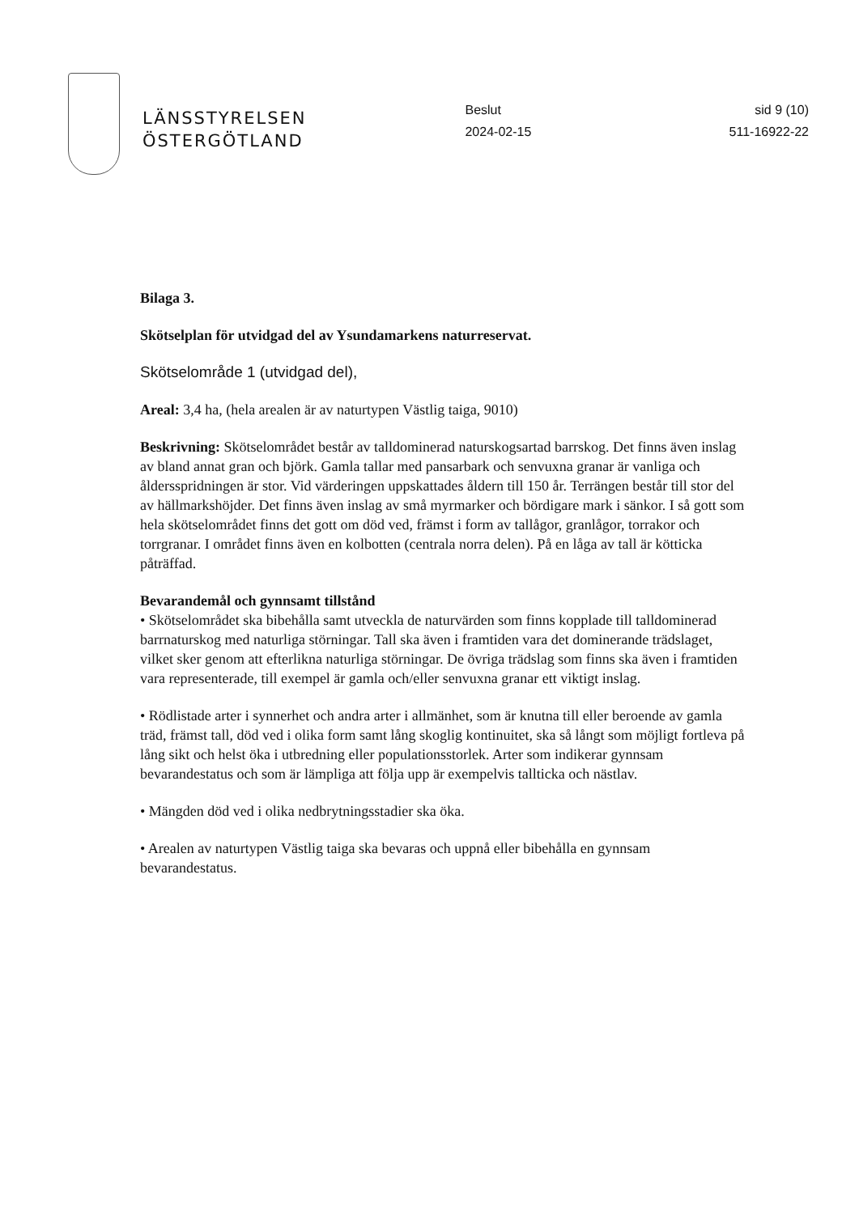LÄNSSTYRELSEN
ÖSTERGÖTLAND
Beslut
2024-02-15
sid 9 (10)
511-16922-22
Bilaga 3.
Skötselplan för utvidgad del av Ysundamarkens naturreservat.
Skötselområde 1 (utvidgad del),
Areal: 3,4 ha, (hela arealen är av naturtypen Västlig taiga, 9010)
Beskrivning: Skötselområdet består av talldominerad naturskogsartad barrskog. Det finns även inslag av bland annat gran och björk. Gamla tallar med pansarbark och senvuxna granar är vanliga och åldersspridningen är stor. Vid värderingen uppskattades åldern till 150 år. Terrängen består till stor del av hällmarkshöjder. Det finns även inslag av små myrmarker och bördigare mark i sänkor. I så gott som hela skötselområdet finns det gott om död ved, främst i form av tallågor, granlågor, torrakor och torrgranar. I området finns även en kolbotten (centrala norra delen). På en låga av tall är kötticka påträffad.
Bevarandemål och gynnsamt tillstånd
• Skötselområdet ska bibehålla samt utveckla de naturvärden som finns kopplade till talldominerad barrnaturskog med naturliga störningar. Tall ska även i framtiden vara det dominerande trädslaget, vilket sker genom att efterlikna naturliga störningar. De övriga trädslag som finns ska även i framtiden vara representerade, till exempel är gamla och/eller senvuxna granar ett viktigt inslag.
• Rödlistade arter i synnerhet och andra arter i allmänhet, som är knutna till eller beroende av gamla träd, främst tall, död ved i olika form samt lång skoglig kontinuitet, ska så långt som möjligt fortleva på lång sikt och helst öka i utbredning eller populationsstorlek. Arter som indikerar gynnsam bevarandestatus och som är lämpliga att följa upp är exempelvis tallticka och nästlav.
• Mängden död ved i olika nedbrytningsstadier ska öka.
• Arealen av naturtypen Västlig taiga ska bevaras och uppnå eller bibehålla en gynnsam bevarandestatus.